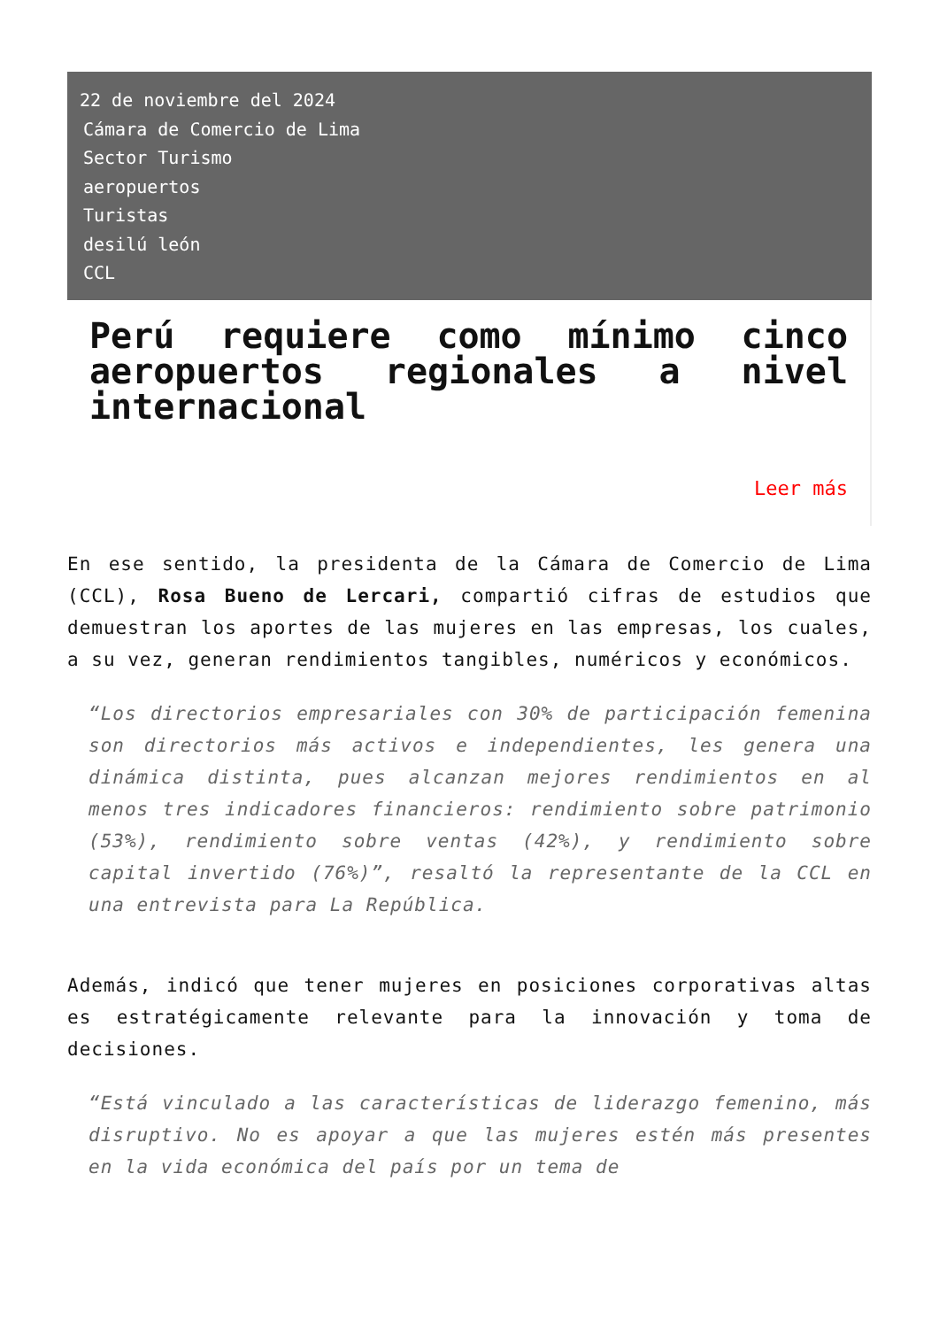22 de noviembre del 2024
Cámara de Comercio de Lima
Sector Turismo
aeropuertos
Turistas
desilú león
CCL
Perú requiere como mínimo cinco aeropuertos regionales a nivel internacional
Leer más
En ese sentido, la presidenta de la Cámara de Comercio de Lima (CCL), Rosa Bueno de Lercari, compartió cifras de estudios que demuestran los aportes de las mujeres en las empresas, los cuales, a su vez, generan rendimientos tangibles, numéricos y económicos.
“Los directorios empresariales con 30% de participación femenina son directorios más activos e independientes, les genera una dinámica distinta, pues alcanzan mejores rendimientos en al menos tres indicadores financieros: rendimiento sobre patrimonio (53%), rendimiento sobre ventas (42%), y rendimiento sobre capital invertido (76%)”, resaltó la representante de la CCL en una entrevista para La República.
Además, indicó que tener mujeres en posiciones corporativas altas es estratégicamente relevante para la innovación y toma de decisiones.
“Está vinculado a las características de liderazgo femenino, más disruptivo. No es apoyar a que las mujeres estén más presentes en la vida económica del país por un tema de